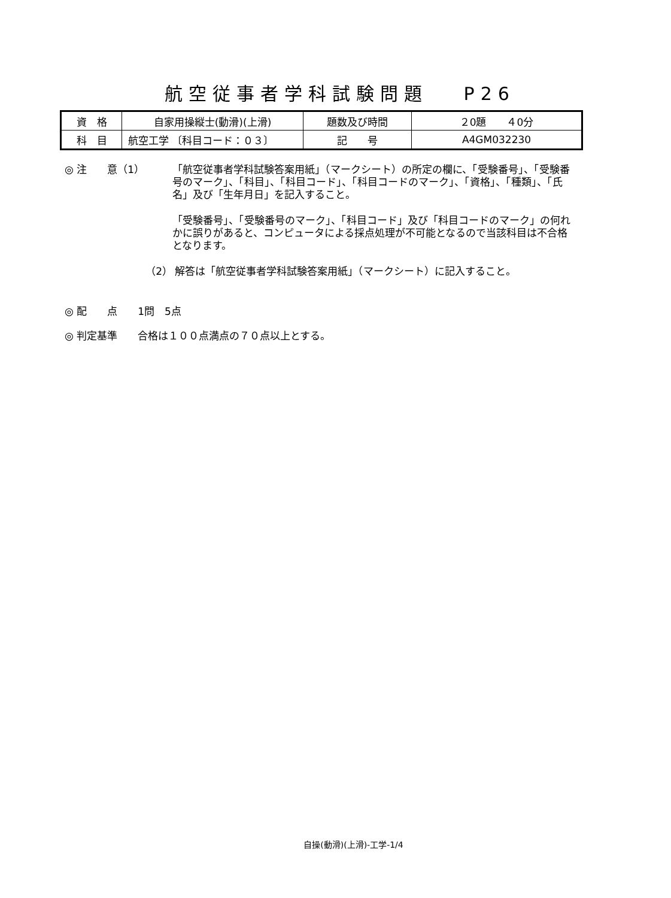航空従事者学科試験問題　 P26
| 資 格 | 自家用操縦士(動滑)(上滑) | 題数及び時間 | ２0題 ４0分 |
| 科 目 | 航空工学 〔科目コード：０３〕 | 記 号 | A4GM032230 |
◎ 注　　意（1） 「航空従事者学科試験答案用紙」（マークシート）の所定の欄に、「受験番号」、「受験番号のマーク」、「科目」、「科目コード」、「科目コードのマーク」、「資格」、「種類」、「氏名」及び「生年月日」を記入すること。
「受験番号」、「受験番号のマーク」、「科目コード」及び「科目コードのマーク」の何れかに誤りがあると、コンピュータによる採点処理が不可能となるので当該科目は不合格となります。
（2） 解答は「航空従事者学科試験答案用紙」（マークシート）に記入すること。
◎ 配　　点　　1問　5点
◎ 判定基準　　合格は１００点満点の７０点以上とする。
自操(動滑)(上滑)-工学-1/4